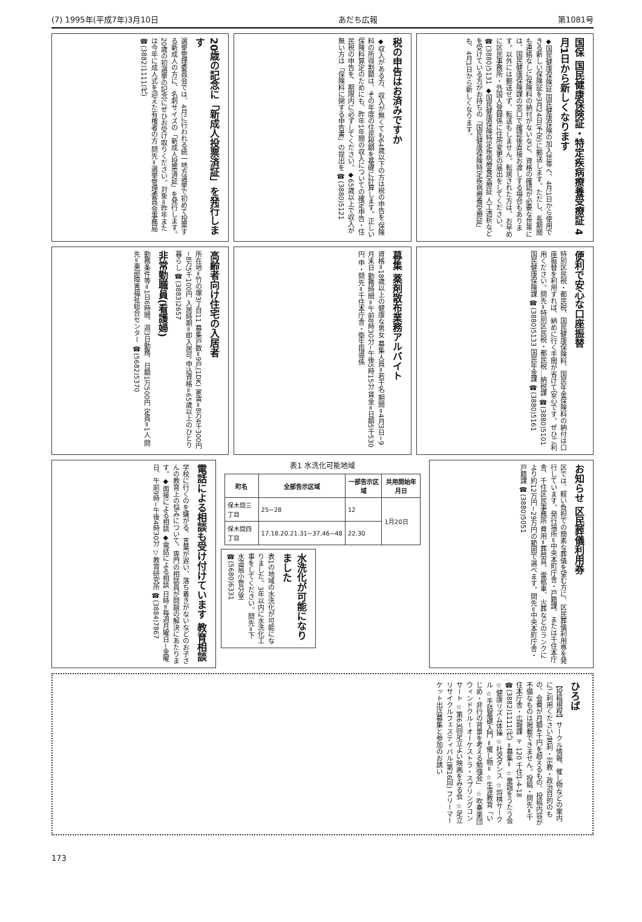(7) 1995年(平成7年)3月10日 あだち広報 第1081号
国保 国民健康保険証・特定疾病療養受療証 4月1日から新しくなります
◆国民健康保険証 国民健康保険の加入世帯へ、4月1日から使用できる新しい保険証を3月24日(予定)に郵送します。ただし、長期間も連絡なしに保険料の納付がないなど、資格の確認が必要な世帯には、国民健康保険課の窓口で確認後直接お渡しする場合もあります。以外には郵送せず、転送もしません。転居された方は、お早めに区民事務所・外国人登録係に住所変更の届出をしてください。☎(3880)5131 ◆国民健康保険特定疾病療養受療証 人工透析などを受けている方がお持ちの「国民健康保険特定疾病療養受療証」も、4月1日から新しくなります。
税の申告はお済みですか
◆収入がある方、収入が無くても64歳以下の方は税の申告を 保険料の所得割額は、その年度の住民税額を基礎に計算します。正しい保険料算定のためにも、昨年1年間の収入についての確定申告・住民税の申告を、期限内に必ずしてください。◆65歳以上で収入が無い方は「保険料に関する申告書」の提出を ☎(3880)5121
20歳の記念に「新成人投票済証」を発行します
選挙管理委員会では、4月に行われる統一地方選挙で初めて投票する新成人の方に、名刺サイズの「新成人投票済証」を発行します。20歳の初選挙の記念にぜひお受け取りください。対象=昨年または今年に成人式を迎えた有権者の方 問先=選挙管理委員会事務局 ☎(3882)1111(代)
便利で安心な口座振替
特別区民税・都民税、国民健康保険料、国民年金保険料の納付は口座振替を利用すれば、納めに行く手間が省けて安心です。ぜひご利用ください。問先=特別区民税・都民税…納税課 ☎(3880)5101 国民健康保険課 ☎(3880)5133 国民年金課 ☎(3880)5161
募集 薬剤散布業務アルバイト
資格=18歳以上の健康な男女 募集人員=若干名 期間=4月3日~9月末日 勤務時間=午前8時30分~午後5時15分 賃金=日額5千530円 申・問先=千住本庁舎・衛生指導係
高齢者向け住宅の入居者
所在地=竹の塚3丁目11 募集戸数=9戸(1DK) 家賃=8万4千300円~8万5千100円 入居時期=即入居可 申込資格=65歳以上のひとり暮らし ☎(3883)2657
非常勤職員(看護婦)
勤務条件等=1日6時間、週3日勤務、日額1万500円 定員=1人 問先=東部障害福祉総合センター ☎(5682)5370
お知らせ 区民葬儀利用券
区では、軽い負担での簡素な葬儀を望む方に、区民葬儀利用券を発行しています。発行場所=中央本町庁舎・戸籍課、または千住本庁舎、千住区民事務所 費用=葬祭具、霊柩車、火葬などのランクにより約12万円~29万円の範囲で選べます。問先=中央本町庁舎・戸籍課 ☎(3880)5051
表1 水洗化可能地域
| 町名 | 全部告示区域 | 一部告示区域 | 共用開始年月日 |
| --- | --- | --- | --- |
| 保木間三丁目 | 25~28 | 12 | 1月20日 |
| 保木間四丁目 | 17.18.20.21.31~37.46~48 | 22.30 | |
水洗化が可能になりました
表1の地域の水洗化が可能になりました。3年以内に水洗化工事をしてください。問先=下水道局小菅分室 ☎(5680)6331
電話による相談も受け付けています 教育相談
学校に行くのを嫌がる、言葉が遅い、落ち着きがないなどのお子さんの教育上の悩みについて、専門の相談員が問題の解決にあたります。◆面接による相談 ◆電話による相談 日時=毎週月曜日~金曜日、午前9時~午後4時30分 ▽教育研究所 ☎(3884)7867
ひろば
【投稿規程】サークル情報、催し物などの案内にご利用ください/営利・宗教・政治目的のもの、会費が月額4千円を超えるもの、投稿内容が不備なものは掲載できません。投稿・問先=千住本庁舎・広報課 〒120 千住1-4-18 ☎(3882)1111(代) =募集= ☆童謡をうたう会 ☆健康リズム体操 ☆社交ダンス ☆将棋サークル ☆手話基礎入門 =催し物= ☆生涯教育「いじめ・非行の背景を考える勉強会」 ☆吹奏楽団ウィンドクルーオーケストラ・スプリングコンサート ☆第63回足立よい映画をみる会 ☆足立リサイクルフェスティバル(第16回) フリーマーケット出店募集と参加のお誘い
173